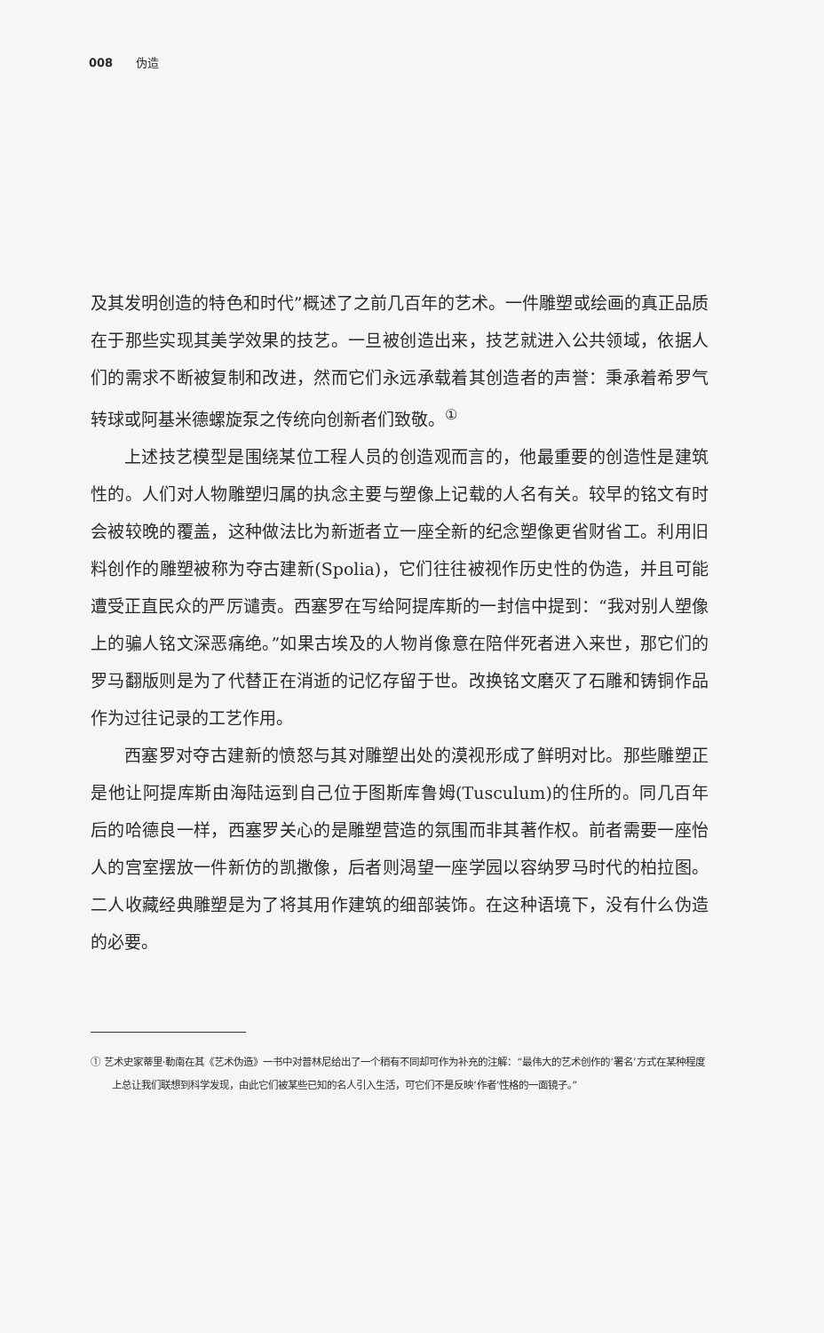008 伪造
及其发明创造的特色和时代”概述了之前几百年的艺术。一件雕塑或绘画的真正品质在于那些实现其美学效果的技艺。一旦被创造出来，技艺就进入公共领域，依据人们的需求不断被复制和改进，然而它们永远承载着其创造者的声誉：秉承着希罗气转球或阿基米德螺旋泵之传统向创新者们致敬。<sup>①</sup>
上述技艺模型是围绕某位工程人员的创造观而言的，他最重要的创造性是建筑性的。人们对人物雕塑归属的执念主要与塑像上记载的人名有关。较早的铭文有时会被较晚的覆盖，这种做法比为新逝者立一座全新的纪念塑像更省财省工。利用旧料创作的雕塑被称为夺古建新(Spolia)，它们往往被视作历史性的伪造，并且可能遭受正直民众的严厉谴责。西塞罗在写给阿提库斯的一封信中提到：“我对别人塑像上的骗人铭文深恶痛绝。”如果古埃及的人物肖像意在陪伴死者进入来世，那它们的罗马翻版则是为了代替正在消逝的记忆存留于世。改换铭文磨灭了石雕和铸铜作品作为过往记录的工艺作用。
西塞罗对夺古建新的愤怒与其对雕塑出处的漠视形成了鲜明对比。那些雕塑正是他让阿提库斯由海陆运到自己位于图斯库鲁姆(Tusculum)的住所的。同几百年后的哈德良一样，西塞罗关心的是雕塑营造的氛围而非其著作权。前者需要一座怡人的宫室摆放一件新仿的凯撒像，后者则渴望一座学园以容纳罗马时代的柏拉图。二人收藏经典雕塑是为了将其用作建筑的细部装饰。在这种语境下，没有什么伪造的必要。
① 艺术史家蒂里·勒南在其《艺术伪造》一书中对普林尼给出了一个稍有不同却可作为补充的注解：“最伟大的艺术创作的‘署名’方式在某种程度上总让我们联想到科学发现，由此它们被某些已知的名人引入生活，可它们不是反映‘作者’性格的一面镜子。”